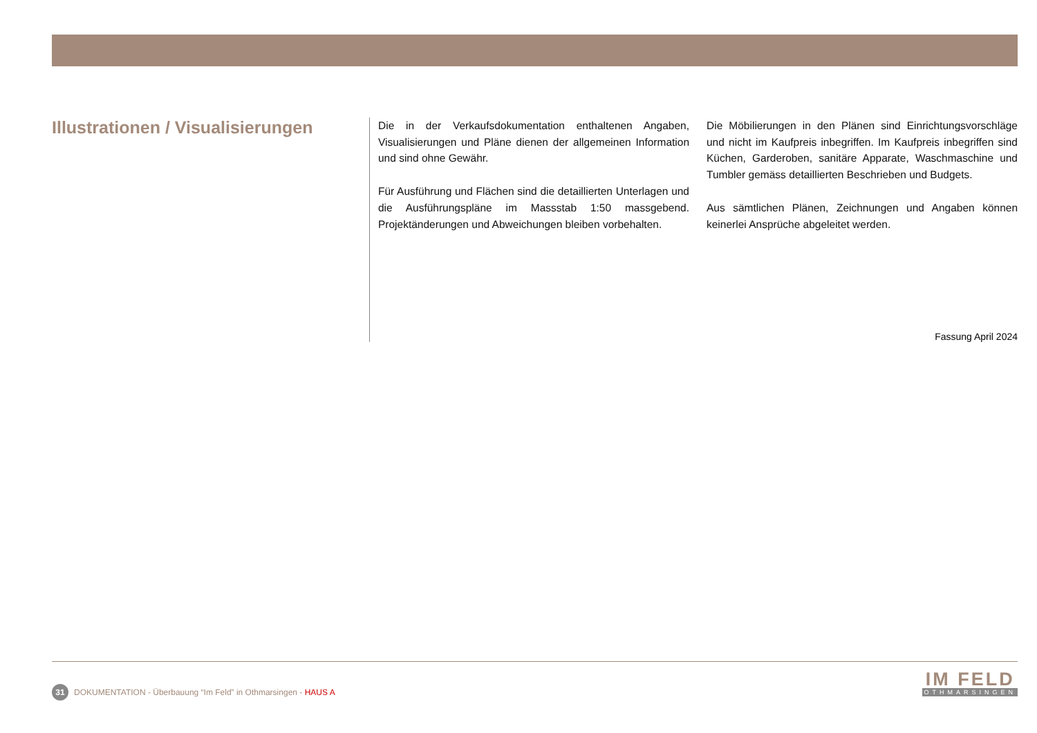Illustrationen / Visualisierungen
Die in der Verkaufsdokumentation enthaltenen Angaben, Visualisierungen und Pläne dienen der allgemeinen Information und sind ohne Gewähr.
Für Ausführung und Flächen sind die detaillierten Unterlagen und die Ausführungspläne im Massstab 1:50 massgebend. Projektänderungen und Abweichungen bleiben vorbehalten.
Die Möbilierungen in den Plänen sind Einrichtungsvorschläge und nicht im Kaufpreis inbegriffen. Im Kaufpreis inbegriffen sind Küchen, Garderoben, sanitäre Apparate, Waschmaschine und Tumbler gemäss detaillierten Beschrieben und Budgets.
Aus sämtlichen Plänen, Zeichnungen und Angaben können keinerlei Ansprüche abgeleitet werden.
Fassung April 2024
31 DOKUMENTATION - Überbauung “Im Feld” in Othmarsingen - HAUS A
IM FELD
OTHMARSINGEN